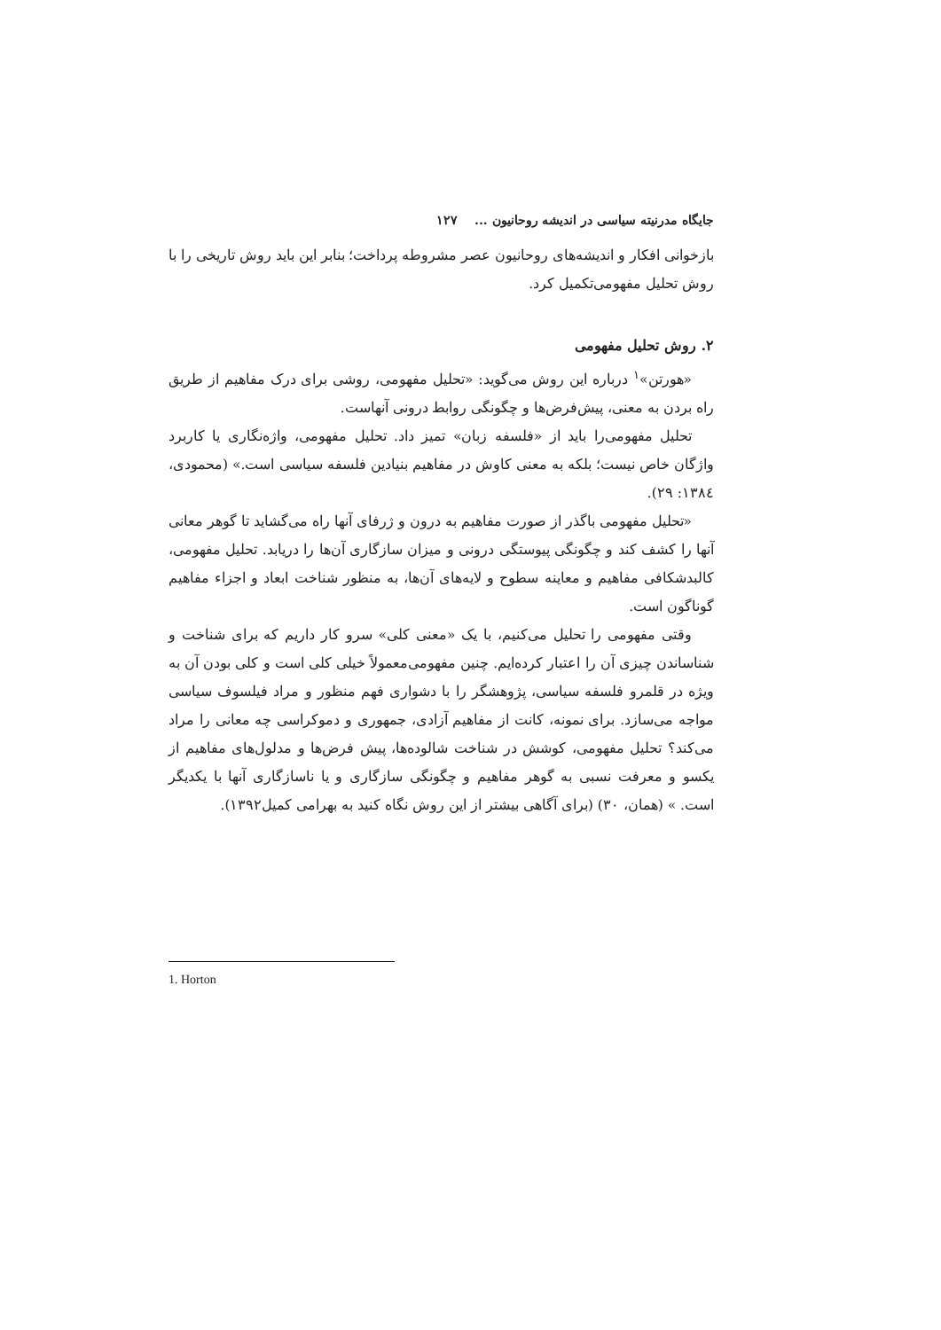جایگاه مدرنیته سیاسی در اندیشه روحانیون ... ۱۲۷
بازخوانی افکار و اندیشه‌های روحانیون عصر مشروطه پرداخت؛ بنابر این باید روش تاریخی را با روش تحلیل مفهومی‌تکمیل کرد.
۲. روش تحلیل مفهومی
«هورتن»<sup>۱</sup> درباره این روش می‌گوید: «تحلیل مفهومی، روشی برای درک مفاهیم از طریق راه بردن به معنی، پیش‌فرض‌ها و چگونگی روابط درونی آنهاست.
تحلیل مفهومی‌را باید از «فلسفه زبان» تمیز داد. تحلیل مفهومی، واژه‌نگاری یا کاربرد واژگان خاص نیست؛ بلکه به معنی کاوش در مفاهیم بنیادین فلسفه سیاسی است.» (محمودی، ۱۳۸٤: ۲۹).
«تحلیل مفهومی باگذر از صورت مفاهیم به درون و ژرفای آنها راه می‌گشاید تا گوهر معانی آنها را کشف کند و چگونگی پیوستگی درونی و میزان سازگاری آن‌ها را دریابد. تحلیل مفهومی، کالبدشکافی مفاهیم و معاینه سطوح و لایه‌های آن‌ها، به منظور شناخت ابعاد و اجزاء مفاهیم گوناگون است.
وقتی مفهومی را تحلیل می‌کنیم، با یک «معنی کلی» سرو کار داریم که برای شناخت و شناساندن چیزی آن را اعتبار کرده‌ایم. چنین مفهومی‌معمولاً خیلی کلی است و کلی بودن آن به ویژه در قلمرو فلسفه سیاسی، پژوهشگر را با دشواری فهم منظور و مراد فیلسوف سیاسی مواجه می‌سازد. برای نمونه، کانت از مفاهیم آزادی، جمهوری و دموکراسی چه معانی را مراد می‌کند؟ تحلیل مفهومی، کوشش در شناخت شالوده‌ها، پیش فرض‌ها و مدلول‌های مفاهیم از یکسو و معرفت نسبی به گوهر مفاهیم و چگونگی سازگاری و یا ناسازگاری آنها با یکدیگر است. » (همان، ۳۰) (برای آگاهی بیشتر از این روش نگاه کنید به بهرامی کمیل۱۳۹۲).
1. Horton